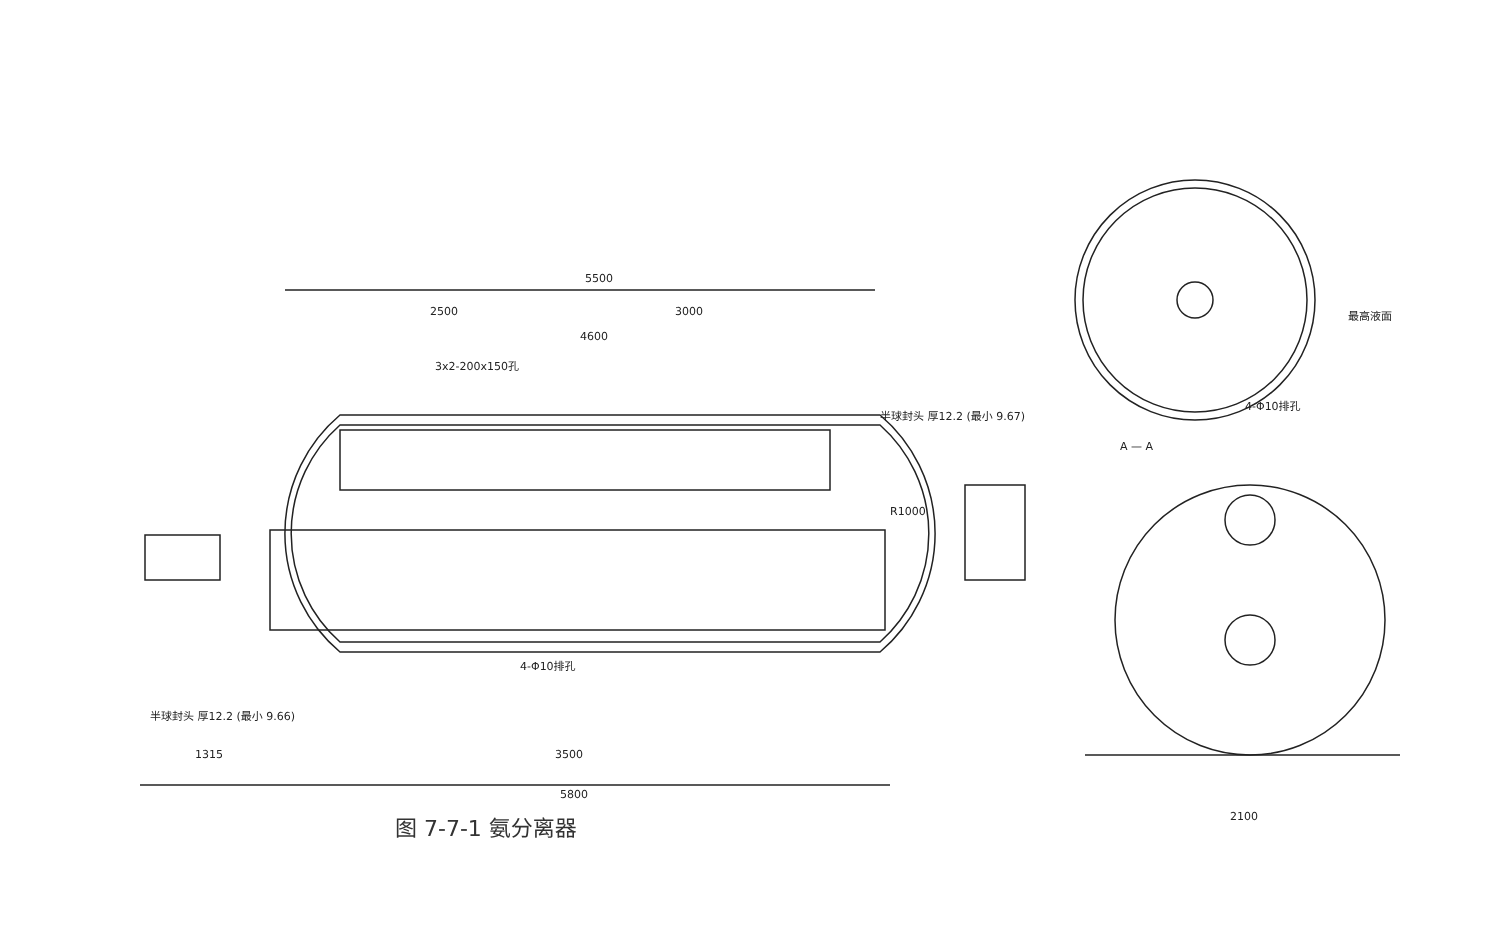5500
2500
3000
4600
3x2-200x150孔
半球封头 厚12.2 (最小 9.67)
R1000
4-Φ10排孔
5800
3500
1315
A — A
最高液面
4-Φ10排孔
2100
半球封头 厚12.2 (最小 9.66)
图 7-7-1 氨分离器